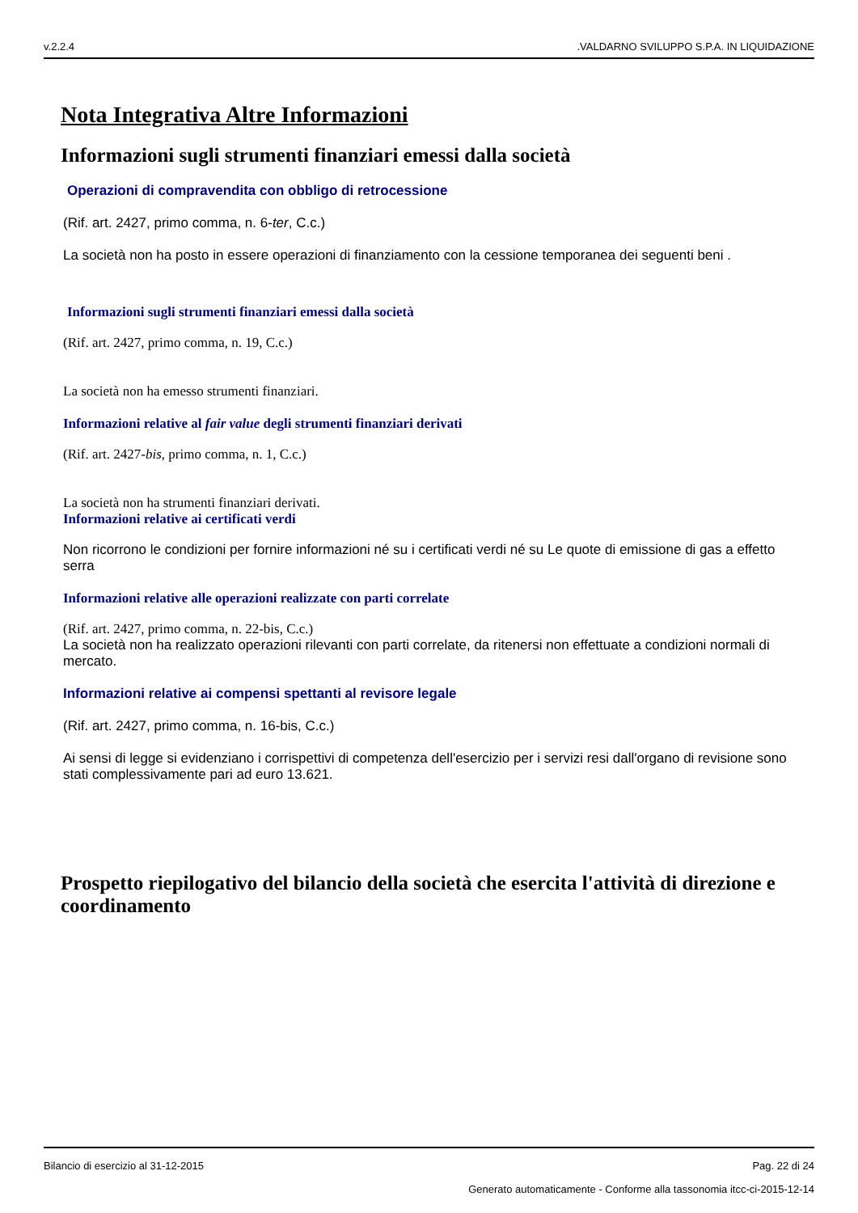v.2.2.4.VALDARNO SVILUPPO S.P.A. IN LIQUIDAZIONE
Nota Integrativa Altre Informazioni
Informazioni sugli strumenti finanziari emessi dalla società
Operazioni di compravendita con obbligo di retrocessione
(Rif. art. 2427, primo comma, n. 6-ter, C.c.)
La società non ha posto in essere operazioni di finanziamento con la cessione temporanea dei seguenti beni .
Informazioni sugli strumenti finanziari emessi dalla società
(Rif. art. 2427, primo comma, n. 19, C.c.)
La società non ha emesso strumenti finanziari.
Informazioni relative al fair value degli strumenti finanziari derivati
(Rif. art. 2427-bis, primo comma, n. 1, C.c.)
La società non ha strumenti finanziari derivati.
Informazioni relative ai certificati verdi
Non ricorrono le condizioni per fornire informazioni né su i certificati verdi né su Le quote di emissione di gas a effetto serra
Informazioni relative alle operazioni realizzate con parti correlate
(Rif. art. 2427, primo comma, n. 22-bis, C.c.)
La società non ha realizzato operazioni rilevanti con parti correlate, da ritenersi non effettuate a condizioni normali di mercato.
Informazioni relative ai compensi spettanti al revisore legale
(Rif. art. 2427, primo comma, n. 16-bis, C.c.)
Ai sensi di legge si evidenziano i corrispettivi di competenza dell'esercizio per i servizi resi dall'organo di revisione sono stati complessivamente pari ad euro 13.621.
Prospetto riepilogativo del bilancio della società che esercita l'attività di direzione e coordinamento
Bilancio di esercizio al 31-12-2015 Pag. 22 di 24
Generato automaticamente - Conforme alla tassonomia itcc-ci-2015-12-14